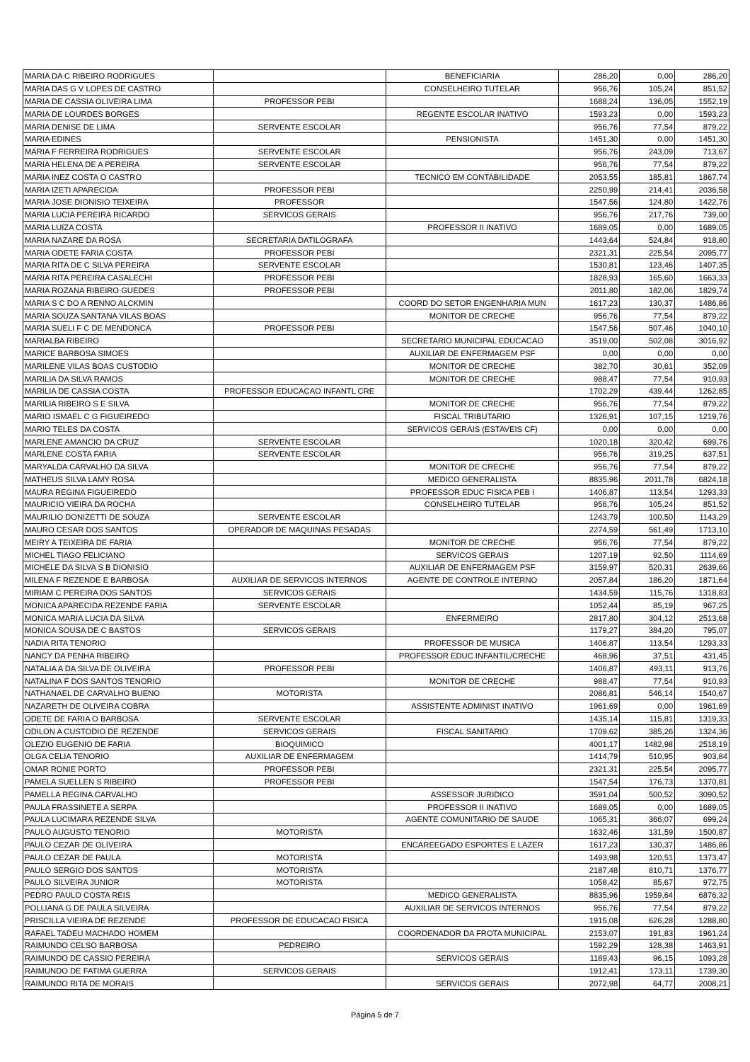| MARIA DA C RIBEIRO RODRIGUES | | BENEFICIARIA | 286,20 | 0,00 | 286,20 |
| MARIA DAS G V LOPES DE CASTRO | | CONSELHEIRO TUTELAR | 956,76 | 105,24 | 851,52 |
| MARIA DE CASSIA OLIVEIRA LIMA | PROFESSOR PEBI | | 1688,24 | 136,05 | 1552,19 |
| MARIA DE LOURDES BORGES | | REGENTE ESCOLAR INATIVO | 1593,23 | 0,00 | 1593,23 |
| MARIA DENISE DE LIMA | SERVENTE ESCOLAR | | 956,76 | 77,54 | 879,22 |
| MARIA EDINES | | PENSIONISTA | 1451,30 | 0,00 | 1451,30 |
| MARIA F FERREIRA RODRIGUES | SERVENTE ESCOLAR | | 956,76 | 243,09 | 713,67 |
| MARIA HELENA DE A PEREIRA | SERVENTE ESCOLAR | | 956,76 | 77,54 | 879,22 |
| MARIA INEZ COSTA O CASTRO | | TECNICO EM CONTABILIDADE | 2053,55 | 185,81 | 1867,74 |
| MARIA IZETI APARECIDA | PROFESSOR PEBI | | 2250,99 | 214,41 | 2036,58 |
| MARIA JOSE DIONISIO TEIXEIRA | PROFESSOR | | 1547,56 | 124,80 | 1422,76 |
| MARIA LUCIA PEREIRA RICARDO | SERVICOS GERAIS | | 956,76 | 217,76 | 739,00 |
| MARIA LUIZA COSTA | | PROFESSOR II INATIVO | 1689,05 | 0,00 | 1689,05 |
| MARIA NAZARE DA ROSA | SECRETARIA DATILOGRAFA | | 1443,64 | 524,84 | 918,80 |
| MARIA ODETE FARIA COSTA | PROFESSOR PEBI | | 2321,31 | 225,54 | 2095,77 |
| MARIA RITA DE C SILVA PEREIRA | SERVENTE ESCOLAR | | 1530,81 | 123,46 | 1407,35 |
| MARIA RITA PEREIRA CASALECHI | PROFESSOR PEBI | | 1828,93 | 165,60 | 1663,33 |
| MARIA ROZANA RIBEIRO GUEDES | PROFESSOR PEBI | | 2011,80 | 182,06 | 1829,74 |
| MARIA S C DO A RENNO ALCKMIN | | COORD DO SETOR ENGENHARIA MUN | 1617,23 | 130,37 | 1486,86 |
| MARIA SOUZA SANTANA VILAS BOAS | | MONITOR DE CRECHE | 956,76 | 77,54 | 879,22 |
| MARIA SUELI F C DE MENDONCA | PROFESSOR PEBI | | 1547,56 | 507,46 | 1040,10 |
| MARIALBA RIBEIRO | | SECRETARIO MUNICIPAL EDUCACAO | 3519,00 | 502,08 | 3016,92 |
| MARICE BARBOSA SIMOES | | AUXILIAR DE ENFERMAGEM PSF | 0,00 | 0,00 | 0,00 |
| MARILENE VILAS BOAS CUSTODIO | | MONITOR DE CRECHE | 382,70 | 30,61 | 352,09 |
| MARILIA DA SILVA RAMOS | | MONITOR DE CRECHE | 988,47 | 77,54 | 910,93 |
| MARILIA DE CASSIA COSTA | PROFESSOR EDUCACAO INFANTL CRE | | 1702,29 | 439,44 | 1262,85 |
| MARILIA RIBEIRO S E SILVA | | MONITOR DE CRECHE | 956,76 | 77,54 | 879,22 |
| MARIO ISMAEL C G FIGUEIREDO | | FISCAL TRIBUTARIO | 1326,91 | 107,15 | 1219,76 |
| MARIO TELES DA COSTA | | SERVICOS GERAIS (ESTAVEIS CF) | 0,00 | 0,00 | 0,00 |
| MARLENE AMANCIO DA CRUZ | SERVENTE ESCOLAR | | 1020,18 | 320,42 | 699,76 |
| MARLENE COSTA FARIA | SERVENTE ESCOLAR | | 956,76 | 319,25 | 637,51 |
| MARYALDA CARVALHO DA SILVA | | MONITOR DE CRECHE | 956,76 | 77,54 | 879,22 |
| MATHEUS SILVA LAMY ROSA | | MEDICO GENERALISTA | 8835,96 | 2011,78 | 6824,18 |
| MAURA REGINA FIGUEIREDO | | PROFESSOR EDUC FISICA PEB I | 1406,87 | 113,54 | 1293,33 |
| MAURICIO VIEIRA DA ROCHA | | CONSELHEIRO TUTELAR | 956,76 | 105,24 | 851,52 |
| MAURILIO DONIZETTI DE SOUZA | SERVENTE ESCOLAR | | 1243,79 | 100,50 | 1143,29 |
| MAURO CESAR DOS SANTOS | OPERADOR DE MAQUINAS PESADAS | | 2274,59 | 561,49 | 1713,10 |
| MEIRY A TEIXEIRA DE FARIA | | MONITOR DE CRECHE | 956,76 | 77,54 | 879,22 |
| MICHEL TIAGO FELICIANO | | SERVICOS GERAIS | 1207,19 | 92,50 | 1114,69 |
| MICHELE DA SILVA S B DIONISIO | | AUXILIAR DE ENFERMAGEM PSF | 3159,97 | 520,31 | 2639,66 |
| MILENA F REZENDE E BARBOSA | AUXILIAR DE SERVICOS INTERNOS | AGENTE DE CONTROLE INTERNO | 2057,84 | 186,20 | 1871,64 |
| MIRIAM C PEREIRA DOS SANTOS | SERVICOS GERAIS | | 1434,59 | 115,76 | 1318,83 |
| MONICA APARECIDA REZENDE FARIA | SERVENTE ESCOLAR | | 1052,44 | 85,19 | 967,25 |
| MONICA MARIA LUCIA DA SILVA | | ENFERMEIRO | 2817,80 | 304,12 | 2513,68 |
| MONICA SOUSA DE C BASTOS | SERVICOS GERAIS | | 1179,27 | 384,20 | 795,07 |
| NADIA RITA TENORIO | | PROFESSOR DE MUSICA | 1406,87 | 113,54 | 1293,33 |
| NANCY DA PENHA RIBEIRO | | PROFESSOR EDUC INFANTIL/CRECHE | 468,96 | 37,51 | 431,45 |
| NATALIA A DA SILVA DE OLIVEIRA | PROFESSOR PEBI | | 1406,87 | 493,11 | 913,76 |
| NATALINA F DOS SANTOS TENORIO | | MONITOR DE CRECHE | 988,47 | 77,54 | 910,93 |
| NATHANAEL DE CARVALHO BUENO | MOTORISTA | | 2086,81 | 546,14 | 1540,67 |
| NAZARETH DE OLIVEIRA COBRA | | ASSISTENTE ADMINIST INATIVO | 1961,69 | 0,00 | 1961,69 |
| ODETE DE FARIA O BARBOSA | SERVENTE ESCOLAR | | 1435,14 | 115,81 | 1319,33 |
| ODILON A CUSTODIO DE REZENDE | SERVICOS GERAIS | FISCAL SANITARIO | 1709,62 | 385,26 | 1324,36 |
| OLEZIO EUGENIO DE FARIA | BIOQUIMICO | | 4001,17 | 1482,98 | 2518,19 |
| OLGA CELIA TENORIO | AUXILIAR DE ENFERMAGEM | | 1414,79 | 510,95 | 903,84 |
| OMAR RONIE PORTO | PROFESSOR PEBI | | 2321,31 | 225,54 | 2095,77 |
| PAMELA SUELLEN S RIBEIRO | PROFESSOR PEBI | | 1547,54 | 176,73 | 1370,81 |
| PAMELLA REGINA CARVALHO | | ASSESSOR JURIDICO | 3591,04 | 500,52 | 3090,52 |
| PAULA FRASSINETE A SERPA | | PROFESSOR II INATIVO | 1689,05 | 0,00 | 1689,05 |
| PAULA LUCIMARA REZENDE SILVA | | AGENTE COMUNITARIO DE SAUDE | 1065,31 | 366,07 | 699,24 |
| PAULO AUGUSTO TENORIO | MOTORISTA | | 1632,46 | 131,59 | 1500,87 |
| PAULO CEZAR DE OLIVEIRA | | ENCAREEGADO ESPORTES E LAZER | 1617,23 | 130,37 | 1486,86 |
| PAULO CEZAR DE PAULA | MOTORISTA | | 1493,98 | 120,51 | 1373,47 |
| PAULO SERGIO DOS SANTOS | MOTORISTA | | 2187,48 | 810,71 | 1376,77 |
| PAULO SILVEIRA JUNIOR | MOTORISTA | | 1058,42 | 85,67 | 972,75 |
| PEDRO PAULO COSTA REIS | | MEDICO GENERALISTA | 8835,96 | 1959,64 | 6876,32 |
| POLLIANA G DE PAULA SILVEIRA | | AUXILIAR DE SERVICOS INTERNOS | 956,76 | 77,54 | 879,22 |
| PRISCILLA VIEIRA DE REZENDE | PROFESSOR DE EDUCACAO FISICA | | 1915,08 | 626,28 | 1288,80 |
| RAFAEL TADEU MACHADO HOMEM | | COORDENADOR DA FROTA MUNICIPAL | 2153,07 | 191,83 | 1961,24 |
| RAIMUNDO CELSO BARBOSA | PEDREIRO | | 1592,29 | 128,38 | 1463,91 |
| RAIMUNDO DE CASSIO PEREIRA | | SERVICOS GERAIS | 1189,43 | 96,15 | 1093,28 |
| RAIMUNDO DE FATIMA GUERRA | SERVICOS GERAIS | | 1912,41 | 173,11 | 1739,30 |
| RAIMUNDO RITA DE MORAIS | | SERVICOS GERAIS | 2072,98 | 64,77 | 2008,21 |
Página 5 de 7